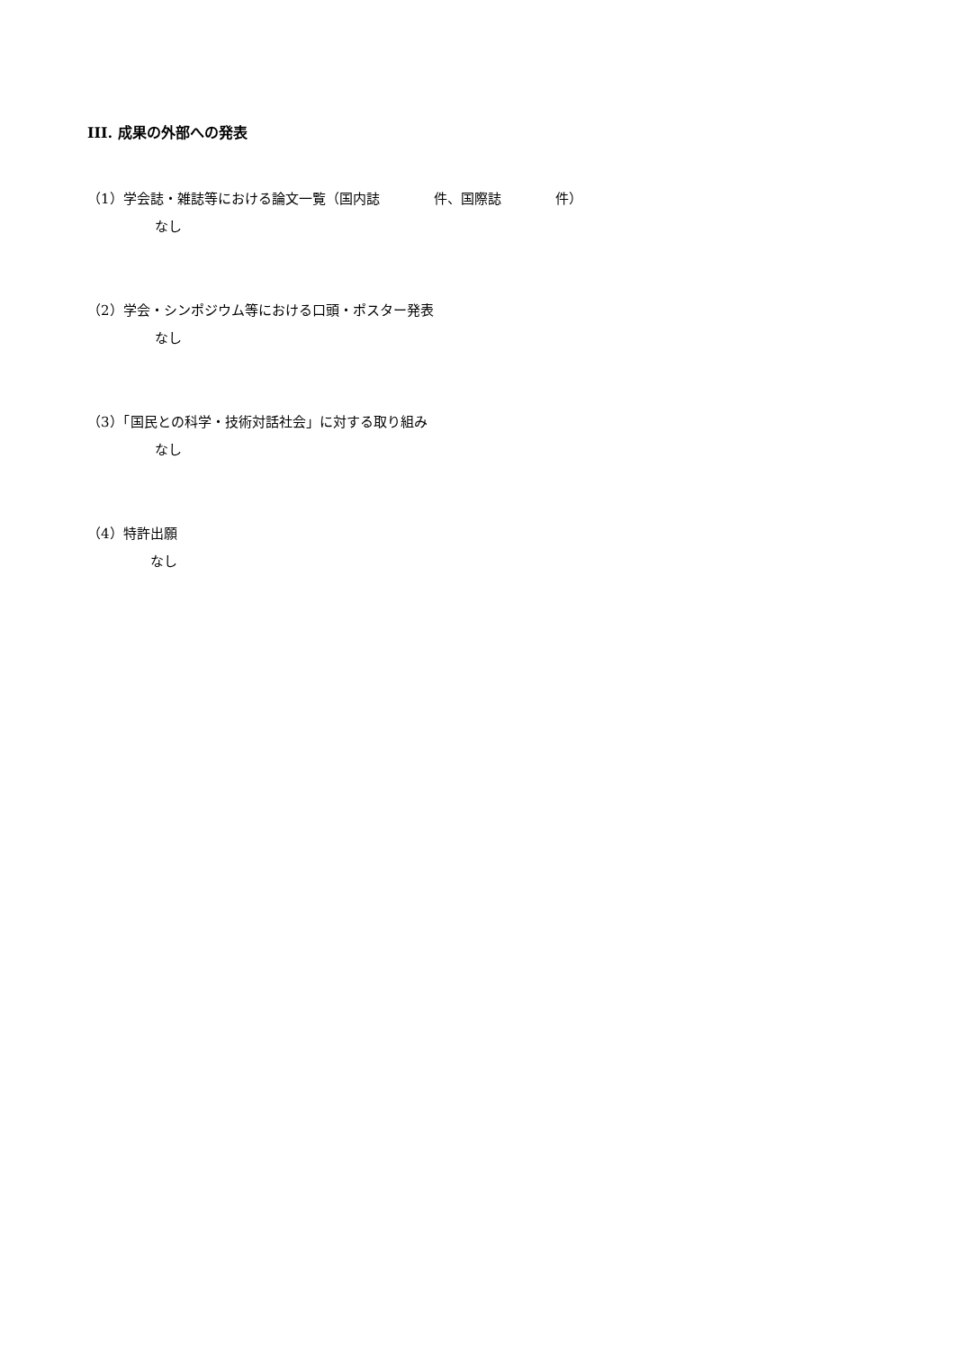III. 成果の外部への発表
（1）学会誌・雑誌等における論文一覧（国内誌　　　　件、国際誌　　　　件）
なし
（2）学会・シンポジウム等における口頭・ポスター発表
なし
（3）「国民との科学・技術対話社会」に対する取り組み
なし
（4）特許出願
なし